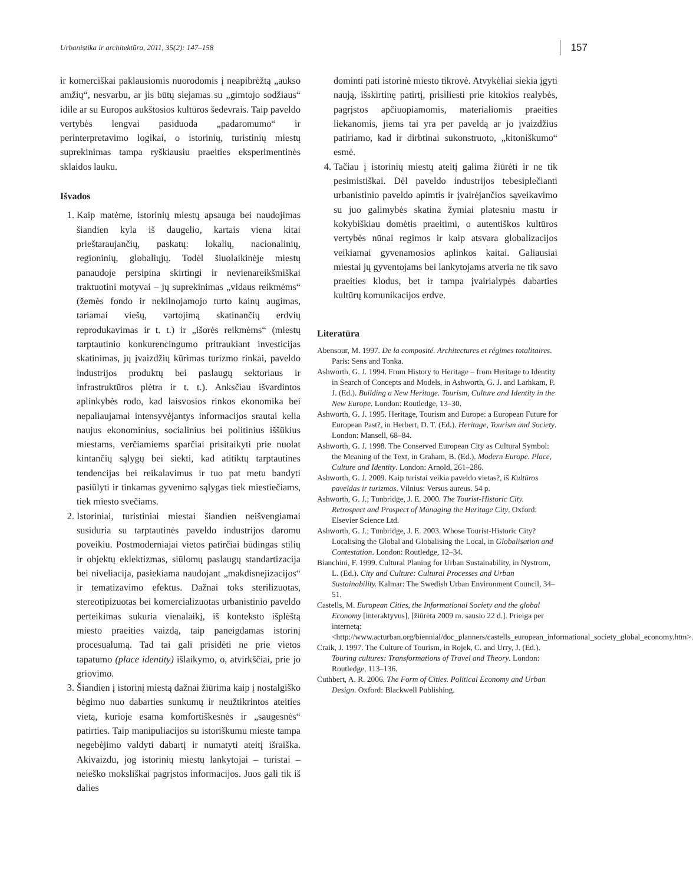Urbanistika ir architektūra, 2011, 35(2): 147–158 157
ir komerciškai paklausiomis nuorodomis į neapibrėžtą „aukso amžių“, nesvarbu, ar jis būtų siejamas su „gimtojo sodžiaus“ idile ar su Europos aukštosios kultūros šedevrais. Taip paveldo vertybės lengvai pasiduoda „padaromumo“ ir perinterpretavimo logikai, o istorinių, turistinių miestų suprekinimas tampa ryškiausiu praeities eksperimentinės sklaidos lauku.
Išvados
1. Kaip matėme, istorinių miestų apsauga bei naudojimas šiandien kyla iš daugelio, kartais viena kitai prieštaraujančių, paskatų: lokalių, nacionalinių, regioninių, globaliųjų. Todėl šiuolaikinėje miestų panaudoje persipina skirtingi ir nevienareikšmiškai traktuotini motyvai – jų suprekinimas „vidaus reikmėms“ (žemės fondo ir nekilnojamojo turto kainų augimas, tariamai viešų, vartojimą skatinančių erdvių reprodukavimas ir t. t.) ir „išorės reikmėms“ (miestų tarptautinio konkurencingumo pritraukiant investicijas skatinimas, jų įvaizdžių kūrimas turizmo rinkai, paveldo industrijos produktų bei paslaugų sektoriaus ir infrastruktūros plėtra ir t. t.). Anksčiau išvardintos aplinkybės rodo, kad laisvosios rinkos ekonomika bei nepaliaujamai intensyvėjantys informacijos srautai kelia naujus ekonominius, socialinius bei politinius iššūkius miestams, verčiamiems sparčiai prisitaikyti prie nuolat kintančių sąlygų bei siekti, kad atitiktų tarptautines tendencijas bei reikalavimus ir tuo pat metu bandyti pasiūlyti ir tinkamas gyvenimo sąlygas tiek miestiečiams, tiek miesto svečiams.
2. Istoriniai, turistiniai miestai šiandien neišvengiamai susiduria su tarptautinės paveldo industrijos daromu poveikiu. Postmoderniajai vietos patirčiai būdingas stilių ir objektų eklektizmas, siūlomų paslaugų standartizacija bei niveliacija, pasiekiama naudojant „makdisnejizacijos“ ir tematizavimo efektus. Dažnai toks sterilizuotas, stereotipizuotas bei komercializuotas urbanistinio paveldo perteikimas sukuria vienalaikį, iš konteksto išplėštą miesto praeities vaizdą, taip paneigdamas istorinį procesualumą. Tad tai gali prisidėti ne prie vietos tapatumo (place identity) išlaikymo, o, atvirkščiai, prie jo griovimo.
3. Šiandien į istorinį miestą dažnai žiūrima kaip į nostalgiško bėgimo nuo dabarties sunkumų ir neužtikrintos ateities vietą, kurioje esama komfortiškesnės ir „saugesnės“ patirties. Taip manipuliacijos su istoriškumu mieste tampa negebėjimo valdyti dabartį ir numatyti ateitį išraiška. Akivaizdu, jog istorinių miestų lankytojai – turistai – neieško moksliškai pagrįstos informacijos. Juos gali tik iš dalies
dominti pati istorinė miesto tikrovė. Atvykėliai siekia įgyti naują, išskirtinę patirtį, prisiliesti prie kitokios realybės, pagrįstos apčiuopiamomis, materialiomis praeities liekanomis, jiems tai yra per paveldą ar jo įvaizdžius patiriamo, kad ir dirbtinai sukonstruoto, „kitoniškumo“ esmė.
4. Tačiau į istorinių miestų ateitį galima žiūrėti ir ne tik pesimistiškai. Dėl paveldo industrijos tebesiplečianti urbanistinio paveldo apimtis ir įvairėjančios sąveikavimo su juo galimybės skatina žymiai platesniu mastu ir kokybiškiau domėtis praeitimi, o autentiškos kultūros vertybės nūnai regimos ir kaip atsvara globalizacijos veikiamai gyvenamosios aplinkos kaitai. Galiausiai miestai jų gyventojams bei lankytojams atveria ne tik savo praeities klodus, bet ir tampa įvairialypės dabarties kultūrų komunikacijos erdve.
Literatūra
Abensour, M. 1997. De la composité. Architectures et régimes totalitaires. Paris: Sens and Tonka.
Ashworth, G. J. 1994. From History to Heritage – from Heritage to Identity in Search of Concepts and Models, in Ashworth, G. J. and Larhkam, P. J. (Ed.). Building a New Heritage. Tourism, Culture and Identity in the New Europe. London: Routledge, 13–30.
Ashworth, G. J. 1995. Heritage, Tourism and Europe: a European Future for European Past?, in Herbert, D. T. (Ed.). Heritage, Tourism and Society. London: Mansell, 68–84.
Ashworth, G. J. 1998. The Conserved European City as Cultural Symbol: the Meaning of the Text, in Graham, B. (Ed.). Modern Europe. Place, Culture and Identity. London: Arnold, 261–286.
Ashworth, G. J. 2009. Kaip turistai veikia paveldo vietas?, iš Kultūros paveldas ir turizmas. Vilnius: Versus aureus. 54 p.
Ashworth, G. J.; Tunbridge, J. E. 2000. The Tourist-Historic City. Retrospect and Prospect of Managing the Heritage City. Oxford: Elsevier Science Ltd.
Ashworth, G. J.; Tunbridge, J. E. 2003. Whose Tourist-Historic City? Localising the Global and Globalising the Local, in Globalisation and Contestation. London: Routledge, 12–34.
Bianchini, F. 1999. Cultural Planing for Urban Sustainability, in Nystrom, L. (Ed.). City and Culture: Cultural Processes and Urban Sustainability. Kalmar: The Swedish Urban Environment Council, 34–51.
Castells, M. European Cities, the Informational Society and the global Economy [interaktyvus], [žiūrėta 2009 m. sausio 22 d.]. Prieiga per internetą: <http://www.acturban.org/biennial/doc_planners/castells_european_informational_society_global_economy.htm>.
Craik, J. 1997. The Culture of Tourism, in Rojek, C. and Urry, J. (Ed.). Touring cultures: Transformations of Travel and Theory. London: Routledge, 113–136.
Cuthbert, A. R. 2006. The Form of Cities. Political Economy and Urban Design. Oxford: Blackwell Publishing.